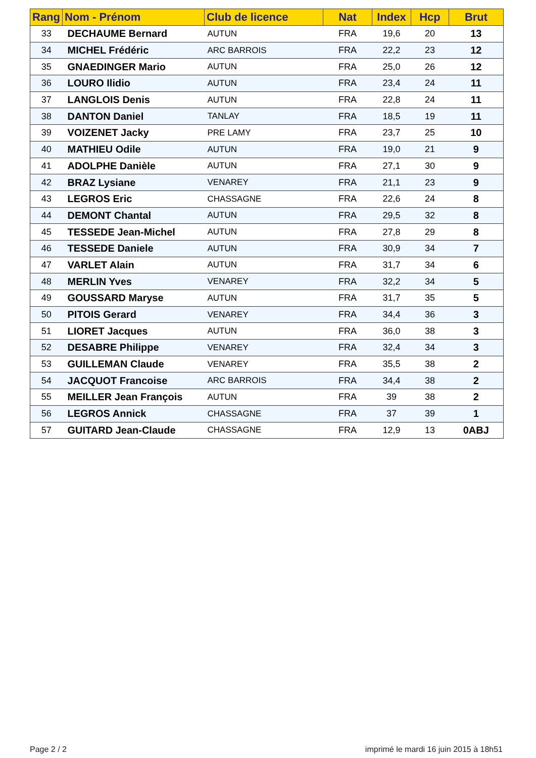| Rang | Nom - Prénom | Club de licence | Nat | Index | Hcp | Brut |
| --- | --- | --- | --- | --- | --- | --- |
| 33 | DECHAUME Bernard | AUTUN | FRA | 19,6 | 20 | 13 |
| 34 | MICHEL Frédéric | ARC BARROIS | FRA | 22,2 | 23 | 12 |
| 35 | GNAEDINGER Mario | AUTUN | FRA | 25,0 | 26 | 12 |
| 36 | LOURO Ilidio | AUTUN | FRA | 23,4 | 24 | 11 |
| 37 | LANGLOIS Denis | AUTUN | FRA | 22,8 | 24 | 11 |
| 38 | DANTON Daniel | TANLAY | FRA | 18,5 | 19 | 11 |
| 39 | VOIZENET Jacky | PRE LAMY | FRA | 23,7 | 25 | 10 |
| 40 | MATHIEU Odile | AUTUN | FRA | 19,0 | 21 | 9 |
| 41 | ADOLPHE Danièle | AUTUN | FRA | 27,1 | 30 | 9 |
| 42 | BRAZ Lysiane | VENAREY | FRA | 21,1 | 23 | 9 |
| 43 | LEGROS Eric | CHASSAGNE | FRA | 22,6 | 24 | 8 |
| 44 | DEMONT Chantal | AUTUN | FRA | 29,5 | 32 | 8 |
| 45 | TESSEDE Jean-Michel | AUTUN | FRA | 27,8 | 29 | 8 |
| 46 | TESSEDE Daniele | AUTUN | FRA | 30,9 | 34 | 7 |
| 47 | VARLET Alain | AUTUN | FRA | 31,7 | 34 | 6 |
| 48 | MERLIN Yves | VENAREY | FRA | 32,2 | 34 | 5 |
| 49 | GOUSSARD Maryse | AUTUN | FRA | 31,7 | 35 | 5 |
| 50 | PITOIS Gerard | VENAREY | FRA | 34,4 | 36 | 3 |
| 51 | LIORET Jacques | AUTUN | FRA | 36,0 | 38 | 3 |
| 52 | DESABRE Philippe | VENAREY | FRA | 32,4 | 34 | 3 |
| 53 | GUILLEMAN Claude | VENAREY | FRA | 35,5 | 38 | 2 |
| 54 | JACQUOT Francoise | ARC BARROIS | FRA | 34,4 | 38 | 2 |
| 55 | MEILLER Jean François | AUTUN | FRA | 39 | 38 | 2 |
| 56 | LEGROS Annick | CHASSAGNE | FRA | 37 | 39 | 1 |
| 57 | GUITARD Jean-Claude | CHASSAGNE | FRA | 12,9 | 13 | 0ABJ |
Page 2 / 2
imprimé le mardi 16 juin 2015 à 18h51